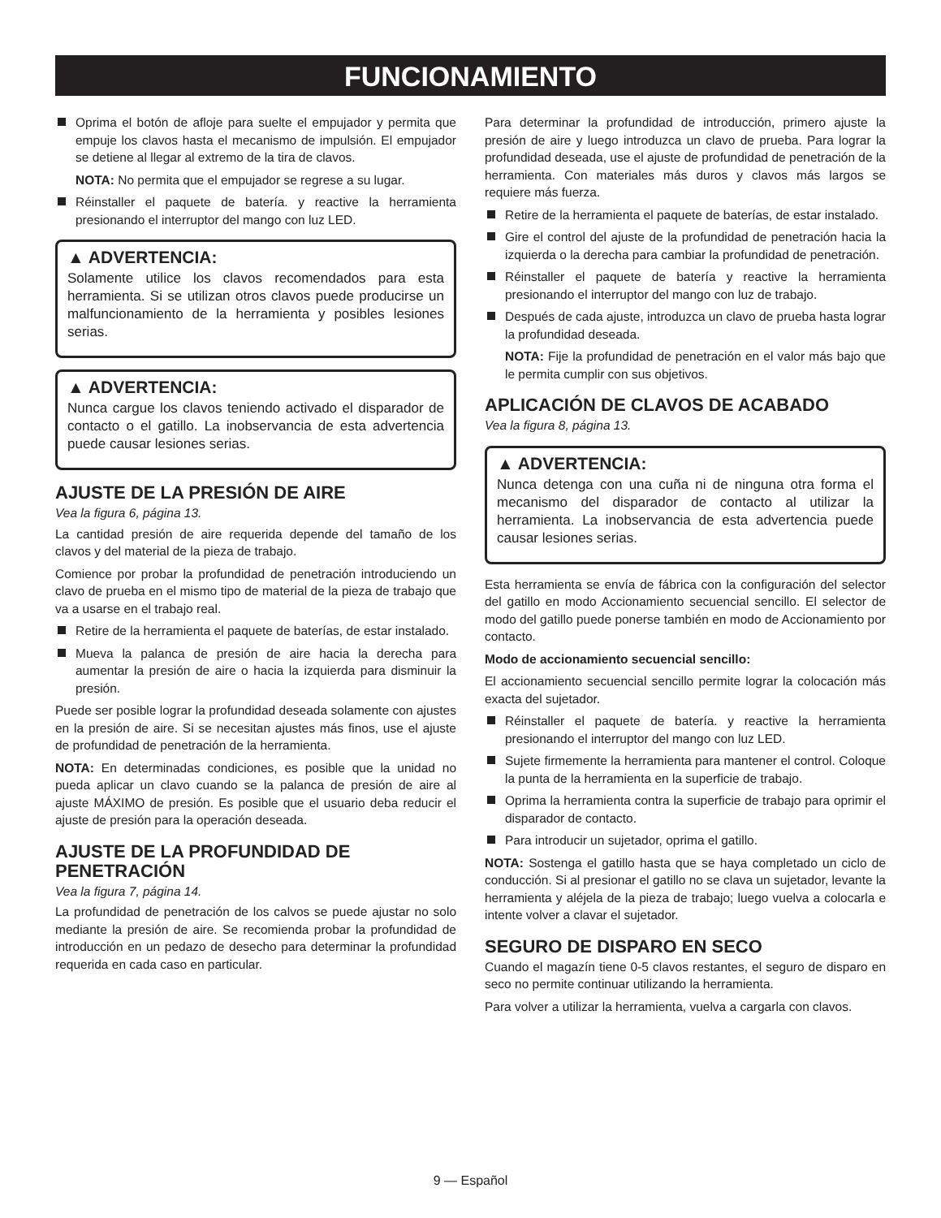FUNCIONAMIENTO
Oprima el botón de afloje para suelte el empujador y permita que empuje los clavos hasta el mecanismo de impulsión. El empujador se detiene al llegar al extremo de la tira de clavos.
NOTA: No permita que el empujador se regrese a su lugar.
Réinstaller el paquete de batería. y reactive la herramienta presionando el interruptor del mango con luz LED.
▲ ADVERTENCIA:
Solamente utilice los clavos recomendados para esta herramienta. Si se utilizan otros clavos puede producirse un malfuncionamiento de la herramienta y posibles lesiones serias.
▲ ADVERTENCIA:
Nunca cargue los clavos teniendo activado el disparador de contacto o el gatillo. La inobservancia de esta advertencia puede causar lesiones serias.
AJUSTE DE LA PRESIÓN DE AIRE
Vea la figura 6, página 13.
La cantidad presión de aire requerida depende del tamaño de los clavos y del material de la pieza de trabajo.
Comience por probar la profundidad de penetración introduciendo un clavo de prueba en el mismo tipo de material de la pieza de trabajo que va a usarse en el trabajo real.
Retire de la herramienta el paquete de baterías, de estar instalado.
Mueva la palanca de presión de aire hacia la derecha para aumentar la presión de aire o hacia la izquierda para disminuir la presión.
Puede ser posible lograr la profundidad deseada solamente con ajustes en la presión de aire. Si se necesitan ajustes más finos, use el ajuste de profundidad de penetración de la herramienta.
NOTA: En determinadas condiciones, es posible que la unidad no pueda aplicar un clavo cuando se la palanca de presión de aire al ajuste MÁXIMO de presión. Es posible que el usuario deba reducir el ajuste de presión para la operación deseada.
AJUSTE DE LA PROFUNDIDAD DE PENETRACIÓN
Vea la figura 7, página 14.
La profundidad de penetración de los calvos se puede ajustar no solo mediante la presión de aire. Se recomienda probar la profundidad de introducción en un pedazo de desecho para determinar la profundidad requerida en cada caso en particular.
Para determinar la profundidad de introducción, primero ajuste la presión de aire y luego introduzca un clavo de prueba. Para lograr la profundidad deseada, use el ajuste de profundidad de penetración de la herramienta. Con materiales más duros y clavos más largos se requiere más fuerza.
Retire de la herramienta el paquete de baterías, de estar instalado.
Gire el control del ajuste de la profundidad de penetración hacia la izquierda o la derecha para cambiar la profundidad de penetración.
Réinstaller el paquete de batería y reactive la herramienta presionando el interruptor del mango con luz de trabajo.
Después de cada ajuste, introduzca un clavo de prueba hasta lograr la profundidad deseada.
NOTA: Fije la profundidad de penetración en el valor más bajo que le permita cumplir con sus objetivos.
APLICACIÓN DE CLAVOS DE ACABADO
Vea la figura 8, página 13.
▲ ADVERTENCIA:
Nunca detenga con una cuña ni de ninguna otra forma el mecanismo del disparador de contacto al utilizar la herramienta. La inobservancia de esta advertencia puede causar lesiones serias.
Esta herramienta se envía de fábrica con la configuración del selector del gatillo en modo Accionamiento secuencial sencillo. El selector de modo del gatillo puede ponerse también en modo de Accionamiento por contacto.
Modo de accionamiento secuencial sencillo:
El accionamiento secuencial sencillo permite lograr la colocación más exacta del sujetador.
Réinstaller el paquete de batería. y reactive la herramienta presionando el interruptor del mango con luz LED.
Sujete firmemente la herramienta para mantener el control. Coloque la punta de la herramienta en la superficie de trabajo.
Oprima la herramienta contra la superficie de trabajo para oprimir el disparador de contacto.
Para introducir un sujetador, oprima el gatillo.
NOTA: Sostenga el gatillo hasta que se haya completado un ciclo de conducción. Si al presionar el gatillo no se clava un sujetador, levante la herramienta y aléjela de la pieza de trabajo; luego vuelva a colocarla e intente volver a clavar el sujetador.
SEGURO DE DISPARO EN SECO
Cuando el magazín tiene 0-5 clavos restantes, el seguro de disparo en seco no permite continuar utilizando la herramienta.
Para volver a utilizar la herramienta, vuelva a cargarla con clavos.
9 — Español